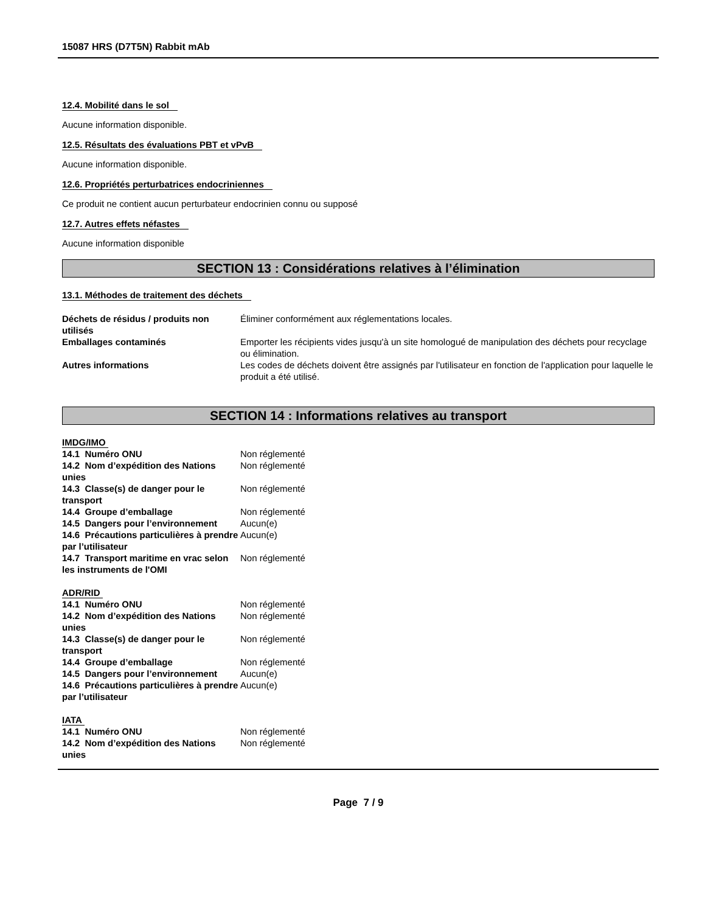15087 HRS (D7T5N) Rabbit mAb
12.4. Mobilité dans le sol
Aucune information disponible.
12.5. Résultats des évaluations PBT et vPvB
Aucune information disponible.
12.6. Propriétés perturbatrices endocriniennes
Ce produit ne contient aucun perturbateur endocrinien connu ou supposé
12.7. Autres effets néfastes
Aucune information disponible
SECTION 13 : Considérations relatives à l’élimination
13.1. Méthodes de traitement des déchets
| Déchets de résidus / produits non utilisés | Éliminer conformément aux réglementations locales. |
| Emballages contaminés | Emporter les récipients vides jusqu'à un site homologué de manipulation des déchets pour recyclage ou élimination. |
| Autres informations | Les codes de déchets doivent être assignés par l'utilisateur en fonction de l'application pour laquelle le produit a été utilisé. |
SECTION 14 : Informations relatives au transport
IMDG/IMO
| 14.1 Numéro ONU | Non réglementé |
| 14.2 Nom d’expédition des Nations unies | Non réglementé |
| 14.3 Classe(s) de danger pour le transport | Non réglementé |
| 14.4 Groupe d’emballage | Non réglementé |
| 14.5 Dangers pour l’environnement | Aucun(e) |
| 14.6 Précautions particulières à prendre par l’utilisateur | Aucun(e) |
| 14.7 Transport maritime en vrac selon les instruments de l'OMI | Non réglementé |
ADR/RID
| 14.1 Numéro ONU | Non réglementé |
| 14.2 Nom d’expédition des Nations unies | Non réglementé |
| 14.3 Classe(s) de danger pour le transport | Non réglementé |
| 14.4 Groupe d’emballage | Non réglementé |
| 14.5 Dangers pour l’environnement | Aucun(e) |
| 14.6 Précautions particulières à prendre par l’utilisateur | Aucun(e) |
IATA
| 14.1 Numéro ONU | Non réglementé |
| 14.2 Nom d’expédition des Nations unies | Non réglementé |
Page 7 / 9